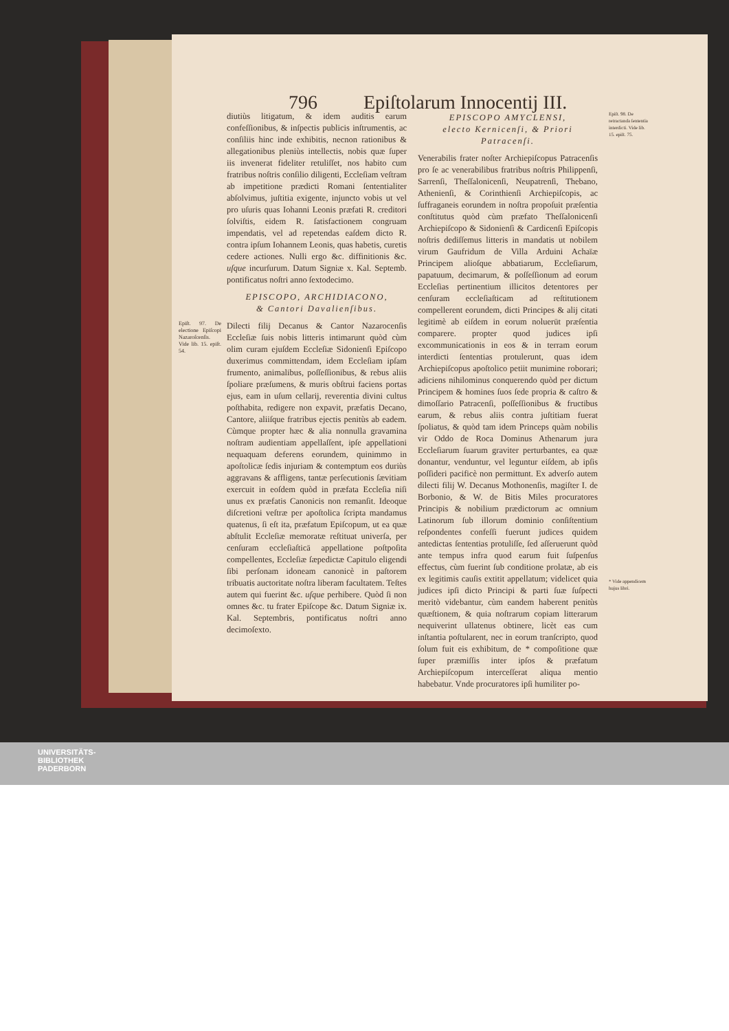796 Epiſtolarum Innocentij III.
diutiùs litigatum, & idem auditis earum confeſſionibus, & inſpectis publicis inſtrumentis, ac conſiliis hinc inde exhibitis, necnon rationibus & allegationibus pleniùs intellectis, nobis quæ ſuper iis invenerat fideliter retuliſſet, nos habito cum fratribus noſtris conſilio diligenti, Eccleſiam veſtram ab impetitione prædicti Romani ſententialiter abſolvimus, juſtitia exigente, injuncto vobis ut vel pro uſuris quas Iohanni Leonis præfati R. creditori ſolviſtis, eidem R. ſatisfactionem congruam impendatis, vel ad repetendas eaſdem dicto R. contra ipſum Iohannem Leonis, quas habetis, curetis cedere actiones. Nulli ergo &c. diffinitionis &c. uſque incurſurum. Datum Signiæ x. Kal. Septemb. pontificatus noſtri anno ſextodecimo.
EPISCOPO, ARCHIDIACONO,
& Cantori Davalienſibus.
Epiſt. 97. De electione Epiſcopi Nazaroſcenſis. Vide lib. 15. epiſt. 54. Dilecti filij Decanus & Cantor Nazarocenſis Eccleſiæ ſuis nobis litteris intimarunt quòd cùm olim curam ejuſdem Eccleſiæ Sidonienſi Epiſcopo duxerimus committendam, idem Eccleſiam ipſam frumento, animalibus, poſſeſſionibus, & rebus aliis ſpoliare præſumens, & muris obſtrui faciens portas ejus, eam in uſum cellarij, reverentia divini cultus poſthabita, redigere non expavit, præfatis Decano, Cantore, aliiſque fratribus ejectis penitùs ab eadem. Cùmque propter hæc & alia nonnulla gravamina noſtram audientiam appellaſſent, ipſe appellationi nequaquam deferens eorundem, quinimmo in apoſtolicæ ſedis injuriam & contemptum eos duriùs aggravans & affligens, tantæ perſecutionis ſævitiam exercuit in eoſdem quòd in præfata Eccleſia niſi unus ex præfatis Canonicis non remanſit. Ideoque diſcretioni veſtræ per apoſtolica ſcripta mandamus quatenus, ſi eſt ita, præfatum Epiſcopum, ut ea quæ abſtulit Eccleſiæ memoratæ reſtituat univerſa, per cenſuram eccleſiaſticā appellatione poſtpoſita compellentes, Eccleſiæ ſæpedictæ Capitulo eligendi ſibi perſonam idoneam canonicè in paſtorem tribuatis auctoritate noſtra liberam facultatem. Teſtes autem qui fuerint &c. uſque perhibere. Quòd ſi non omnes &c. tu frater Epiſcope &c. Datum Signiæ ix. Kal. Septembris, pontificatus noſtri anno decimoſexto.
EPISCOPO AMYCLENSI,
electo Kernicenſi, & Priori Patracenſi.
Venerabilis frater noſter Archiepiſcopus Patracenſis pro ſe ac venerabilibus fratribus noſtris Philippenſi, Sarrenſi, Theſſalonicenſi, Neupatrenſi, Thebano, Athenienſi, & Corinthienſi Archiepiſcopis, ac ſuffraganeis eorundem in noſtra propoſuit præſentia conſtitutus quòd cùm præfato Theſſalonicenſi Archiepiſcopo & Sidonienſi & Cardicenſi Epiſcopis noſtris dediſſemus litteris in mandatis ut nobilem virum Gaufridum de Villa Arduini Achaïæ Principem alioſque abbatiarum, Eccleſiarum, papatuum, decimarum, & poſſeſſionum ad eorum Eccleſias pertinentium illicitos detentores per cenſuram eccleſiaſticam ad reſtitutionem compellerent eorundem, dicti Principes & alij citati legitimè ab eiſdem in eorum noluerūt præſentia comparere. propter quod judices ipſi excommunicationis in eos & in terram eorum interdicti ſententias protulerunt, quas idem Archiepiſcopus apoſtolico petiit munimine roborari; adiciens nihilominus conquerendo quòd per dictum Principem & homines ſuos ſede propria & caſtro & dimoſſario Patracenſi, poſſeſſionibus & fructibus earum, & rebus aliis contra juſtitiam fuerat ſpoliatus, & quòd tam idem Princeps quàm nobilis vir Oddo de Roca Dominus Athenarum jura Eccleſiarum ſuarum graviter perturbantes, ea quæ donantur, venduntur, vel leguntur eiſdem, ab ipſis poſſideri pacificè non permittunt. Ex adverſo autem dilecti filij W. Decanus Mothonenſis, magiſter I. de Borbonio, & W. de Bitis Miles procuratores Principis & nobilium prædictorum ac omnium Latinorum ſub illorum dominio conſiſtentium reſpondentes confeſſi fuerunt judices quidem antedictas ſententias protuliſſe, ſed aſſeruerunt quòd ante tempus infra quod earum fuit ſuſpenſus effectus, cùm fuerint ſub conditione prolatæ, ab eis ex legitimis cauſis extitit appellatum; videlicet quia judices ipſi dicto Principi & parti ſuæ ſuſpecti meritò videbantur, cùm eandem haberent penitùs quæſtionem, & quia noſtrarum copiam litterarum nequiverint ullatenus obtinere, licèt eas cum inſtantia poſtularent, nec in eorum tranſcripto, quod ſolum fuit eis exhibitum, de * compoſitione quæ ſuper præmiſſis inter ipſos & præfatum Archiepiſcopum interceſſerat aliqua mentio habebatur. Vnde procuratores ipſi humiliter po-
Epiſt. 98. De retractanda ſententia interdicti. Vide lib. 15. epiſt. 75.
* Vide appendicem hujus libri.
UNIVERSITÄTS-
BIBLIOTHEK
PADERBORN